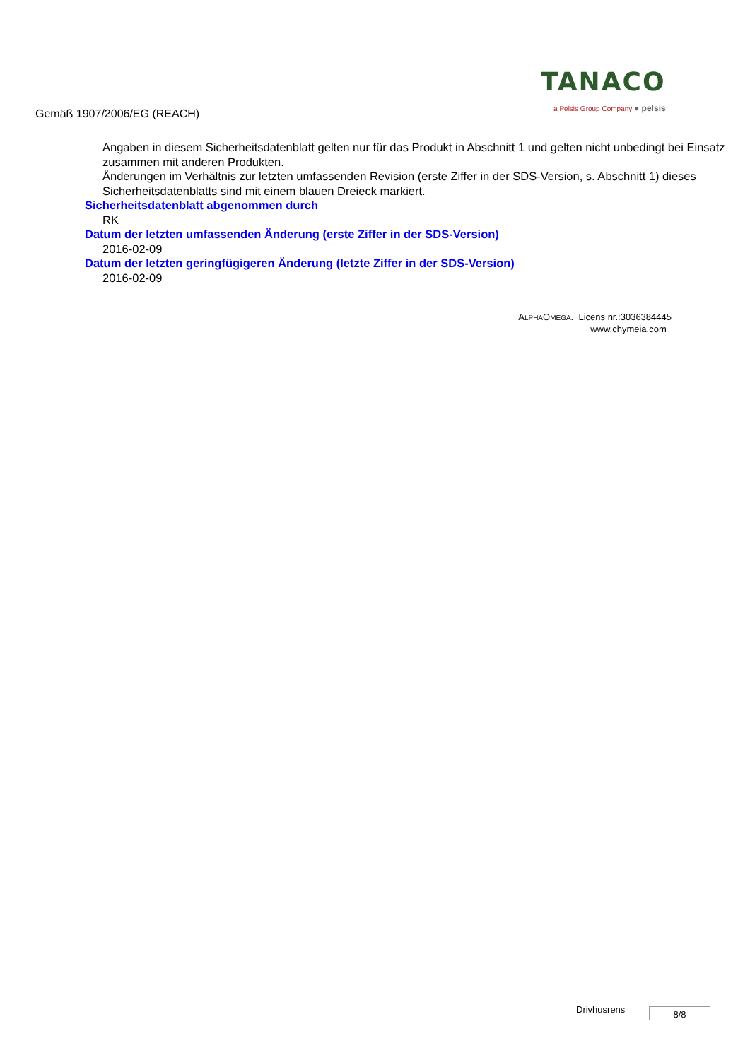Gemäß 1907/2006/EG (REACH)
TANACO
a Pelsis Group Company ● pelsis
Angaben in diesem Sicherheitsdatenblatt gelten nur für das Produkt in Abschnitt 1 und gelten nicht unbedingt bei Einsatz zusammen mit anderen Produkten.
Änderungen im Verhältnis zur letzten umfassenden Revision (erste Ziffer in der SDS-Version, s. Abschnitt 1) dieses Sicherheitsdatenblatts sind mit einem blauen Dreieck markiert.
Sicherheitsdatenblatt abgenommen durch
RK
Datum der letzten umfassenden Änderung (erste Ziffer in der SDS-Version)
2016-02-09
Datum der letzten geringfügigeren Änderung (letzte Ziffer in der SDS-Version)
2016-02-09
ALPHAOMEGA. Licens nr.:3036384445
www.chymeia.com
Drivhusrens 8/8